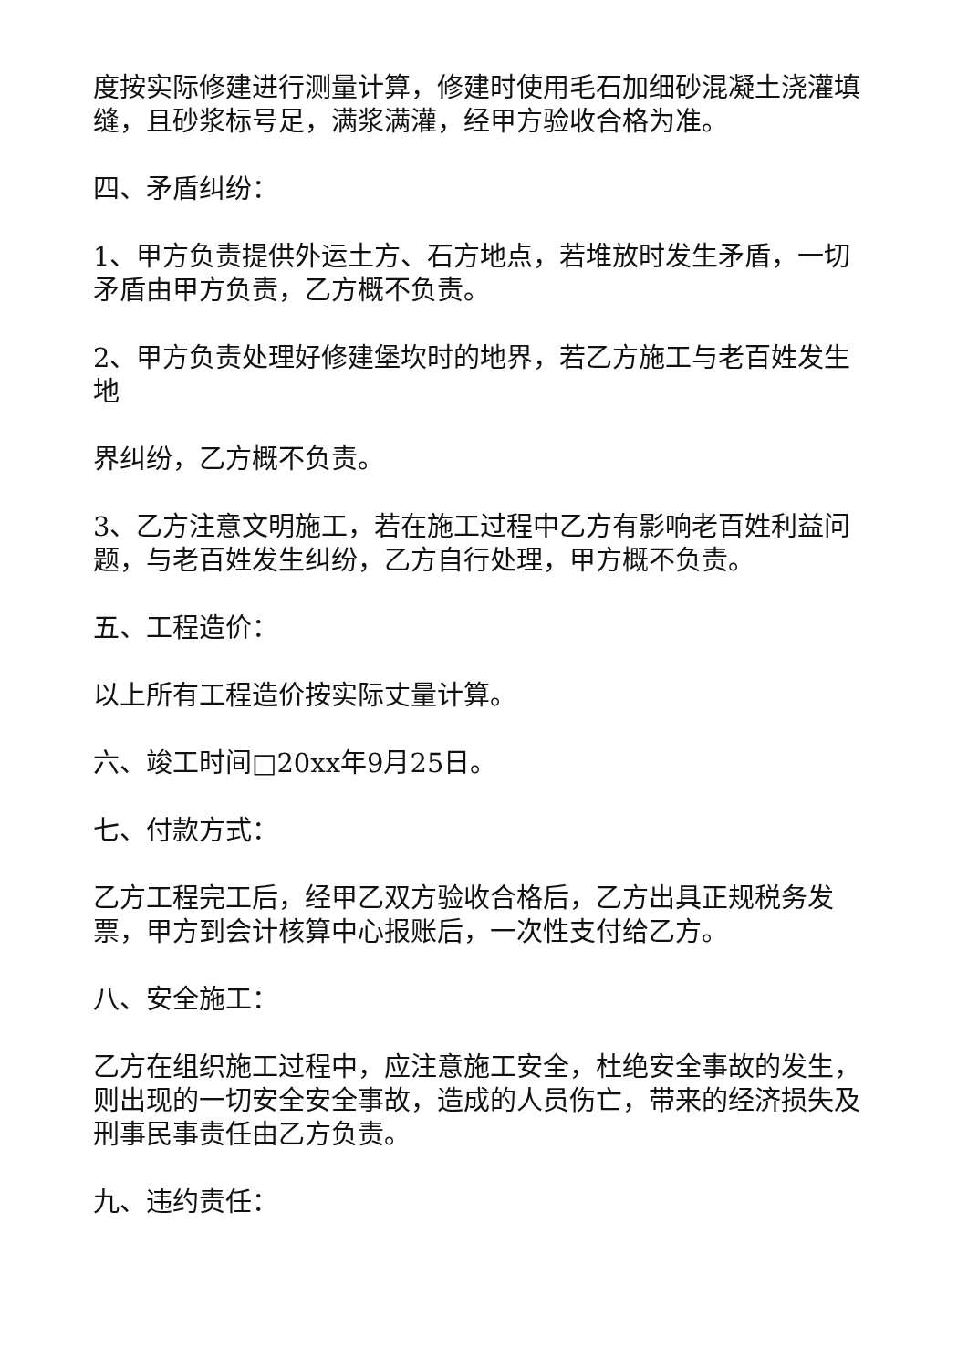度按实际修建进行测量计算，修建时使用毛石加细砂混凝土浇灌填缝，且砂浆标号足，满浆满灌，经甲方验收合格为准。
四、矛盾纠纷：
1、甲方负责提供外运土方、石方地点，若堆放时发生矛盾，一切矛盾由甲方负责，乙方概不负责。
2、甲方负责处理好修建堡坎时的地界，若乙方施工与老百姓发生地
界纠纷，乙方概不负责。
3、乙方注意文明施工，若在施工过程中乙方有影响老百姓利益问题，与老百姓发生纠纷，乙方自行处理，甲方概不负责。
五、工程造价：
以上所有工程造价按实际丈量计算。
六、竣工时间□20xx年9月25日。
七、付款方式：
乙方工程完工后，经甲乙双方验收合格后，乙方出具正规税务发票，甲方到会计核算中心报账后，一次性支付给乙方。
八、安全施工：
乙方在组织施工过程中，应注意施工安全，杜绝安全事故的发生，则出现的一切安全安全事故，造成的人员伤亡，带来的经济损失及刑事民事责任由乙方负责。
九、违约责任：